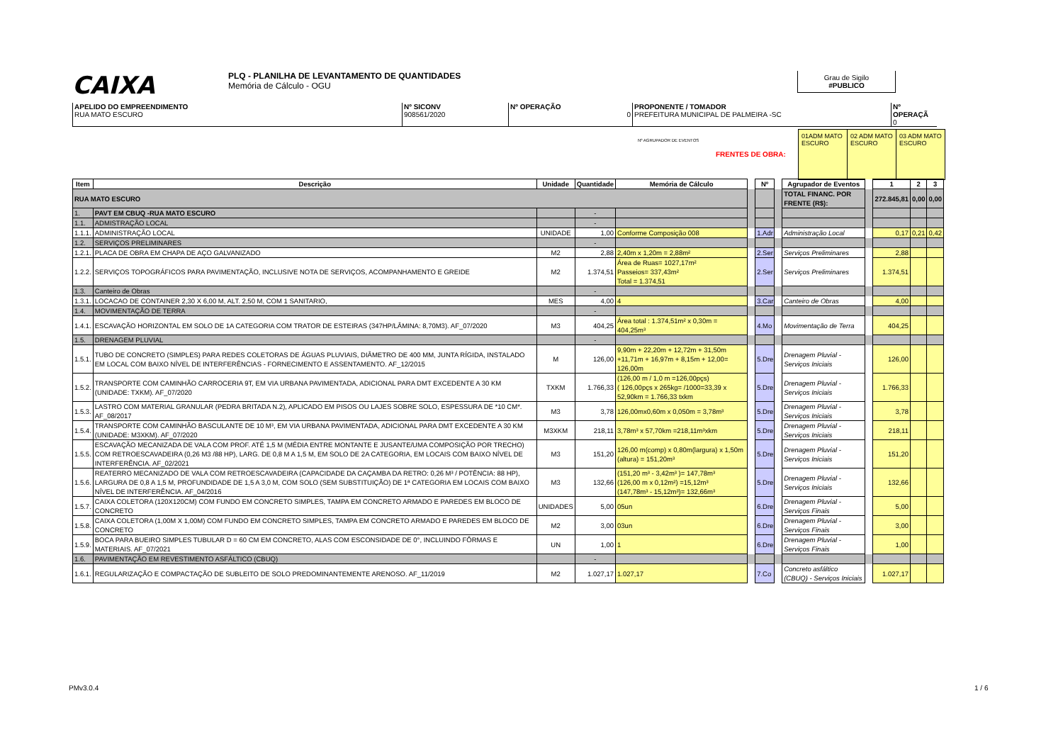CAIXA PLQ - PLANILHA DE LEVANTAMENTO DE QUANTIDADES
Memória de Cálculo - OGU
Grau de Sigilo
#PUBLICO
APELIDO DO EMPREENDIMENTO
RUA MATO ESCURO
Nº SICONV
908561/2020
Nº OPERAÇÃO
0
PROPONENTE / TOMADOR
PREFEITURA MUNICIPAL DE PALMEIRA -SC
Nº OPERAÇÃ
0
FRENTES DE OBRA:
Nº AGRUPADOR DE EVENTOS
01ADM MATO ESCURO 02 ADM MATO ESCURO 03 ADM MATO ESCURO
| Item | Descrição | Unidade | Quantidade | Memória de Cálculo | | Nº | | Agrupador de Eventos | | 1 | 2 | 3 |
| RUA MATO ESCURO | | | | | | | | TOTAL FINANC. POR FRENTE (R$): | | 272.845,81 | 0,00 | 0,00 |
| 1. | PAVT EM CBUQ -RUA MATO ESCURO | | - | | | | | | | | | |
| 1.1. | ADMISTRAÇÃO LOCAL | | - | | | | | | | | | |
| 1.1.1. | ADMINISTRAÇÃO LOCAL | UNIDADE | 1,00 | Conforme Composição 008 | | 1.Adr | | Administração Local | | 0,17 | 0,21 | 0,42 |
| 1.2. | SERVIÇOS PRELIMINARES | | - | | | | | | | | | |
| 1.2.1. | PLACA DE OBRA EM CHAPA DE AÇO GALVANIZADO | M2 | 2,88 | 2,40m x 1,20m = 2,88m² | | 2.Ser | | Serviços Preliminares | | 2,88 | | |
| 1.2.2. | SERVIÇOS TOPOGRÁFICOS PARA PAVIMENTAÇÃO, INCLUSIVE NOTA DE SERVIÇOS, ACOMPANHAMENTO E GREIDE | M2 | 1.374,51 | Área de Ruas= 1027,17m² Passeios= 337,43m² Total = 1.374,51 | | 2.Ser | | Serviços Preliminares | | 1.374,51 | | |
| 1.3. | Canteiro de Obras | | - | | | | | | | | | |
| 1.3.1. | LOCACAO DE CONTAINER 2,30 X 6,00 M, ALT. 2,50 M, COM 1 SANITARIO, | MES | 4,00 | 4 | | 3.Car | | Canteiro de Obras | | 4,00 | | |
| 1.4. | MOVIMENTAÇÃO DE TERRA | | - | | | | | | | | | |
| 1.4.1. | ESCAVAÇÃO HORIZONTAL EM SOLO DE 1A CATEGORIA COM TRATOR DE ESTEIRAS (347HP/LÂMINA: 8,70M3). AF_07/2020 | M3 | 404,25 | Área total : 1.374,51m² x 0,30m = 404,25m³ | | 4.Mo | | Movimentação de Terra | | 404,25 | | |
| 1.5. | DRENAGEM PLUVIAL | | - | | | | | | | | | |
| 1.5.1. | TUBO DE CONCRETO (SIMPLES) PARA REDES COLETORAS DE ÁGUAS PLUVIAIS, DIÂMETRO DE 400 MM, JUNTA RÍGIDA, INSTALADO EM LOCAL COM BAIXO NÍVEL DE INTERFERÊNCIAS - FORNECIMENTO E ASSENTAMENTO. AF_12/2015 | M | 126,00 | 9,90m + 22,20m + 12,72m + 31,50m +11,71m + 16,97m + 8,15m + 12,00= 126,00m | | 5.Dre | | Drenagem Pluvial - Serviços Iniciais | | 126,00 | | |
| 1.5.2. | TRANSPORTE COM CAMINHÃO CARROCERIA 9T, EM VIA URBANA PAVIMENTADA, ADICIONAL PARA DMT EXCEDENTE A 30 KM (UNIDADE: TXKM). AF_07/2020 | TXKM | 1.766,33 | (126,00 m / 1,0 m =126,00pçs) ( 126,00pçs x 265kg= /1000=33,39 x 52,90km = 1.766,33 txkm | | 5.Dre | | Drenagem Pluvial - Serviços Iniciais | | 1.766,33 | | |
| 1.5.3. | LASTRO COM MATERIAL GRANULAR (PEDRA BRITADA N.2), APLICADO EM PISOS OU LAJES SOBRE SOLO, ESPESSURA DE *10 CM*. AF_08/2017 | M3 | 3,78 | 126,00mx0,60m x 0,050m = 3,78m³ | | 5.Dre | | Drenagem Pluvial - Serviços Iniciais | | 3,78 | | |
| 1.5.4. | TRANSPORTE COM CAMINHÃO BASCULANTE DE 10 M³, EM VIA URBANA PAVIMENTADA, ADICIONAL PARA DMT EXCEDENTE A 30 KM (UNIDADE: M3XKM). AF_07/2020 | M3XKM | 218,11 | 3,78m³ x 57,70km =218,11m³xkm | | 5.Dre | | Drenagem Pluvial - Serviços Iniciais | | 218,11 | | |
| 1.5.5. | ESCAVAÇÃO MECANIZADA DE VALA COM PROF. ATÉ 1,5 M (MÉDIA ENTRE MONTANTE E JUSANTE/UMA COMPOSIÇÃO POR TRECHO) COM RETROESCAVADEIRA (0,26 M3 /88 HP), LARG. DE 0,8 M A 1,5 M, EM SOLO DE 2A CATEGORIA, EM LOCAIS COM BAIXO NÍVEL DE INTERFERÊNCIA. AF_02/2021 | M3 | 151,20 | 126,00 m(comp) x 0,80m(largura) x 1,50m (altura) = 151,20m³ | | 5.Dre | | Drenagem Pluvial - Serviços Iniciais | | 151,20 | | |
| 1.5.6. | REATERRO MECANIZADO DE VALA COM RETROESCAVADEIRA (CAPACIDADE DA CAÇAMBA DA RETRO: 0,26 M³ / POTÊNCIA: 88 HP), LARGURA DE 0,8 A 1,5 M, PROFUNDIDADE DE 1,5 A 3,0 M, COM SOLO (SEM SUBSTITUIÇÃO) DE 1ª CATEGORIA EM LOCAIS COM BAIXO NÍVEL DE INTERFERÊNCIA. AF_04/2016 | M3 | 132,66 | (151,20 m³ - 3,42m³ )= 147,78m³ (126,00 m x 0,12m²) =15,12m³ (147,78m³ - 15,12m³)= 132,66m³ | | 5.Dre | | Drenagem Pluvial - Serviços Iniciais | | 132,66 | | |
| 1.5.7. | CAIXA COLETORA (120X120CM) COM FUNDO EM CONCRETO SIMPLES, TAMPA EM CONCRETO ARMADO E PAREDES EM BLOCO DE CONCRETO | UNIDADES | 5,00 | 05un | | 6.Dre | | Drenagem Pluvial - Serviços Finais | | 5,00 | | |
| 1.5.8. | CAIXA COLETORA (1,00M X 1,00M) COM FUNDO EM CONCRETO SIMPLES, TAMPA EM CONCRETO ARMADO E PAREDES EM BLOCO DE CONCRETO | M2 | 3,00 | 03un | | 6.Dre | | Drenagem Pluvial - Serviços Finais | | 3,00 | | |
| 1.5.9. | BOCA PARA BUEIRO SIMPLES TUBULAR D = 60 CM EM CONCRETO, ALAS COM ESCONSIDADE DE 0°, INCLUINDO FÔRMAS E MATERIAIS. AF_07/2021 | UN | 1,00 | 1 | | 6.Dre | | Drenagem Pluvial - Serviços Finais | | 1,00 | | |
| 1.6. | PAVIMENTAÇÃO EM REVESTIMENTO ASFÁLTICO (CBUQ) | | - | | | | | | | | | |
| 1.6.1. | REGULARIZAÇÃO E COMPACTAÇÃO DE SUBLEITO DE SOLO PREDOMINANTEMENTE ARENOSO. AF_11/2019 | M2 | 1.027,17 | 1.027,17 | | 7.Co | | Concreto asfáltico (CBUQ) - Serviços Iniciais | | 1.027,17 | | |
PMv3.0.4 1 / 6